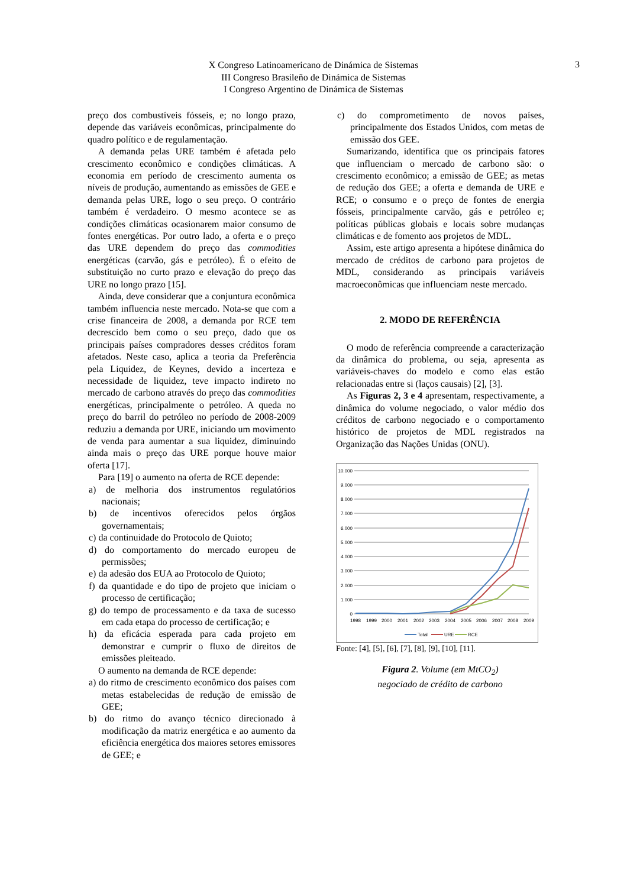X Congreso Latinoamericano de Dinámica de Sistemas
III Congreso Brasileño de Dinámica de Sistemas
I Congreso Argentino de Dinámica de Sistemas
3
preço dos combustíveis fósseis, e; no longo prazo, depende das variáveis econômicas, principalmente do quadro político e de regulamentação.
A demanda pelas URE também é afetada pelo crescimento econômico e condições climáticas. A economia em período de crescimento aumenta os níveis de produção, aumentando as emissões de GEE e demanda pelas URE, logo o seu preço. O contrário também é verdadeiro. O mesmo acontece se as condições climáticas ocasionarem maior consumo de fontes energéticas. Por outro lado, a oferta e o preço das URE dependem do preço das commodities energéticas (carvão, gás e petróleo). É o efeito de substituição no curto prazo e elevação do preço das URE no longo prazo [15].
Ainda, deve considerar que a conjuntura econômica também influencia neste mercado. Nota-se que com a crise financeira de 2008, a demanda por RCE tem decrescido bem como o seu preço, dado que os principais países compradores desses créditos foram afetados. Neste caso, aplica a teoria da Preferência pela Liquidez, de Keynes, devido a incerteza e necessidade de liquidez, teve impacto indireto no mercado de carbono através do preço das commodities energéticas, principalmente o petróleo. A queda no preço do barril do petróleo no período de 2008-2009 reduziu a demanda por URE, iniciando um movimento de venda para aumentar a sua liquidez, diminuindo ainda mais o preço das URE porque houve maior oferta [17].
Para [19] o aumento na oferta de RCE depende:
a) de melhoria dos instrumentos regulatórios nacionais;
b) de incentivos oferecidos pelos órgãos governamentais;
c) da continuidade do Protocolo de Quioto;
d) do comportamento do mercado europeu de permissões;
e) da adesão dos EUA ao Protocolo de Quioto;
f) da quantidade e do tipo de projeto que iniciam o processo de certificação;
g) do tempo de processamento e da taxa de sucesso em cada etapa do processo de certificação; e
h) da eficácia esperada para cada projeto em demonstrar e cumprir o fluxo de direitos de emissões pleiteado.
O aumento na demanda de RCE depende:
a) do ritmo de crescimento econômico dos países com metas estabelecidas de redução de emissão de GEE;
b) do ritmo do avanço técnico direcionado à modificação da matriz energética e ao aumento da eficiência energética dos maiores setores emissores de GEE; e
c) do comprometimento de novos países, principalmente dos Estados Unidos, com metas de emissão dos GEE.
Sumarizando, identifica que os principais fatores que influenciam o mercado de carbono são: o crescimento econômico; a emissão de GEE; as metas de redução dos GEE; a oferta e demanda de URE e RCE; o consumo e o preço de fontes de energia fósseis, principalmente carvão, gás e petróleo e; políticas públicas globais e locais sobre mudanças climáticas e de fomento aos projetos de MDL.
Assim, este artigo apresenta a hipótese dinâmica do mercado de créditos de carbono para projetos de MDL, considerando as principais variáveis macroeconômicas que influenciam neste mercado.
2. MODO DE REFERÊNCIA
O modo de referência compreende a caracterização da dinâmica do problema, ou seja, apresenta as variáveis-chaves do modelo e como elas estão relacionadas entre si (laços causais) [2], [3].
As Figuras 2, 3 e 4 apresentam, respectivamente, a dinâmica do volume negociado, o valor médio dos créditos de carbono negociado e o comportamento histórico de projetos de MDL registrados na Organização das Nações Unidas (ONU).
10.000
9.000
8.000
7.000
6.000
5.000
4.000
3.000
2.000
1.000
0
1998
1999
2000
2001
2002
2003
2004
2005
2006
2007
2008
2009
Total
URE
RCE
Fonte: [4], [5], [6], [7], [8], [9], [10], [11].
Figura 2. Volume (em MtCO<sub>2</sub>)
negociado de crédito de carbono